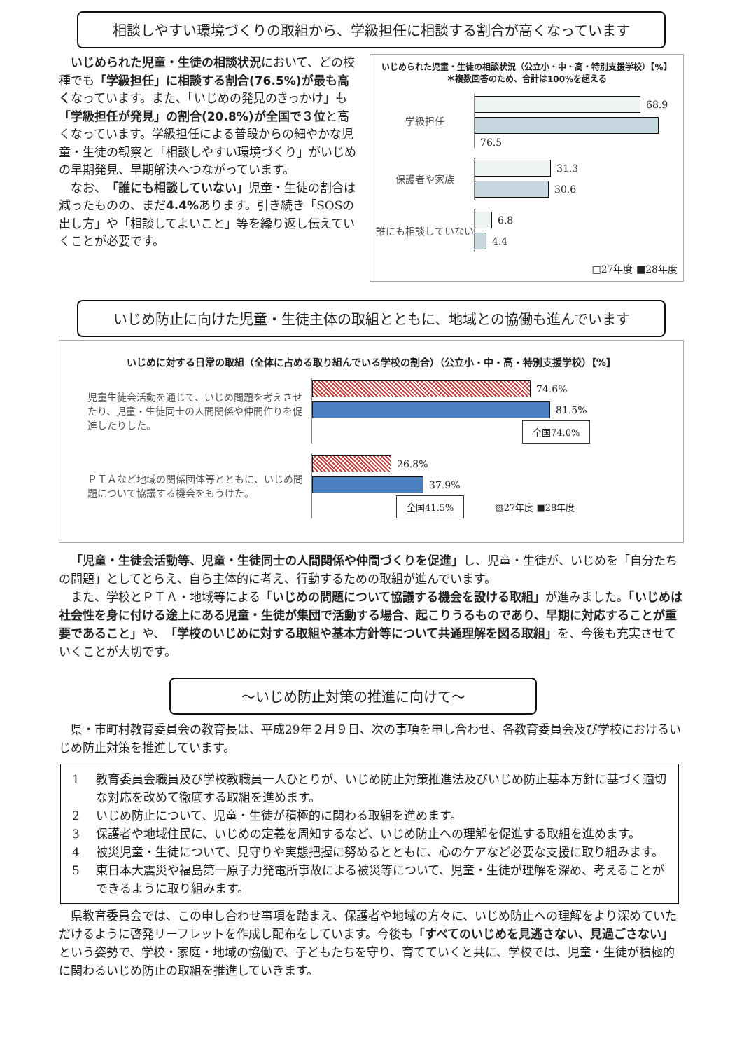相談しやすい環境づくりの取組から、学級担任に相談する割合が高くなっています
　いじめられた児童・生徒の相談状況において、どの校種でも「学級担任」に相談する割合(76.5%)が最も高くなっています。また、「いじめの発見のきっかけ」も「学級担任が発見」の割合(20.8%)が全国で３位と高くなっています。学級担任による普段からの細やかな児童・生徒の観察と「相談しやすい環境づくり」がいじめの早期発見、早期解決へつながっています。
　なお、「誰にも相談していない」児童・生徒の割合は減ったものの、まだ4.4% あります。引き続き「SOSの出し方」や「相談してよいこと」等を繰り返し伝えていくことが必要です。
いじめられた児童・生徒の相談状況（公立小・中・高・特別支援学校）【%】
＊複数回答のため、合計は100%を超える
学級担任
68.9
76.5
保護者や家族
31.3
30.6
誰にも相談していない
6.8
4.4
□27年度 ■28年度
いじめ防止に向けた児童・生徒主体の取組とともに、地域との協働も進んでいます
いじめに対する日常の取組（全体に占める取り組んでいる学校の割合）（公立小・中・高・特別支援学校）【%】
児童生徒会活動を通じて、いじめ問題を考えさせたり、児童・生徒同士の人間関係や仲間作りを促進したりした。
74.6%
81.5%
全国74.0%
ＰＴＡなど地域の関係団体等とともに、いじめ問題について協議する機会をもうけた。
26.8%
37.9%
全国41.5%
▧27年度 ■28年度
「児童・生徒会活動等、児童・生徒同士の人間関係や仲間づくりを促進」し、児童・生徒が、いじめを「自分たちの問題」としてとらえ、自ら主体的に考え、行動するための取組が進んでいます。
また、学校とＰＴＡ・地域等による「いじめの問題について協議する機会を設ける取組」が進みました。「いじめは社会性を身に付ける途上にある児童・生徒が集団で活動する場合、起こりうるものであり、早期に対応することが重要であること」や、「学校のいじめに対する取組や基本方針等について共通理解を図る取組」を、今後も充実させていくことが大切です。
～いじめ防止対策の推進に向けて～
県・市町村教育委員会の教育長は、平成29年２月９日、次の事項を申し合わせ、各教育委員会及び学校におけるいじめ防止対策を推進しています。
1 教育委員会職員及び学校教職員一人ひとりが、いじめ防止対策推進法及びいじめ防止基本方針に基づく適切な対応を改めて徹底する取組を進めます。
2 いじめ防止について、児童・生徒が積極的に関わる取組を進めます。
3 保護者や地域住民に、いじめの定義を周知するなど、いじめ防止への理解を促進する取組を進めます。
4 被災児童・生徒について、見守りや実態把握に努めるとともに、心のケアなど必要な支援に取り組みます。
5 東日本大震災や福島第一原子力発電所事故による被災等について、児童・生徒が理解を深め、考えることができるように取り組みます。
県教育委員会では、この申し合わせ事項を踏まえ、保護者や地域の方々に、いじめ防止への理解をより深めていただけるように啓発リーフレットを作成し配布をしています。今後も「すべてのいじめを見逃さない、見過ごさない」という姿勢で、学校・家庭・地域の協働で、子どもたちを守り、育てていくと共に、学校では、児童・生徒が積極的に関わるいじめ防止の取組を推進していきます。